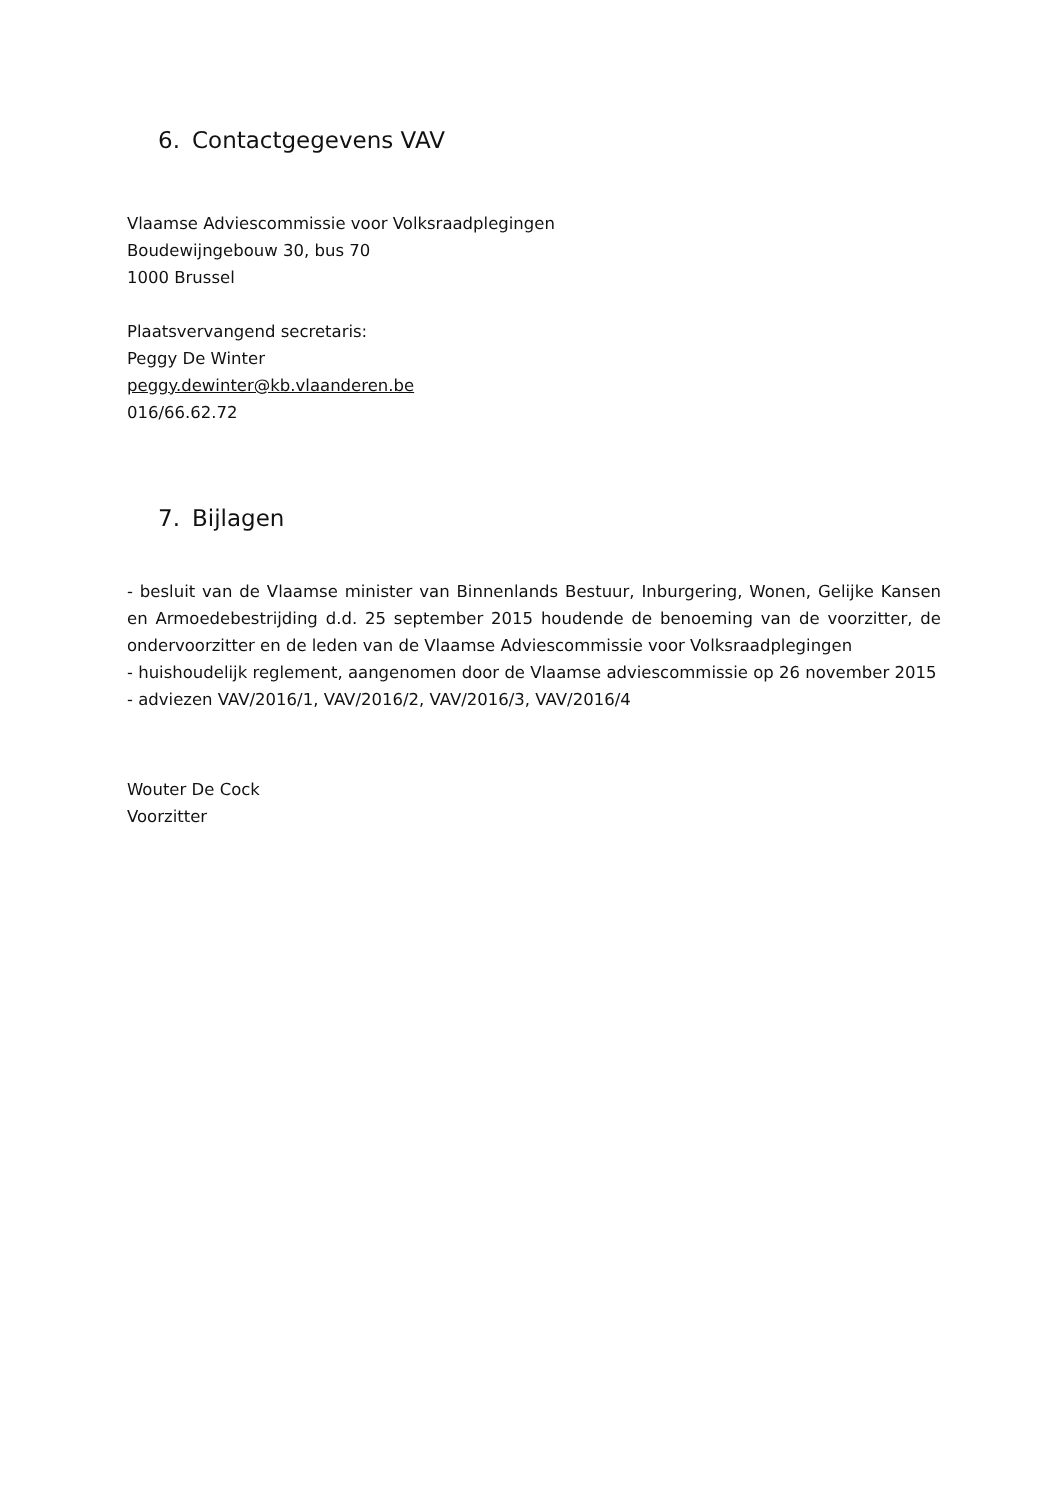6. Contactgegevens VAV
Vlaamse Adviescommissie voor Volksraadplegingen
Boudewijngebouw 30, bus 70
1000 Brussel
Plaatsvervangend secretaris:
Peggy De Winter
peggy.dewinter@kb.vlaanderen.be
016/66.62.72
7. Bijlagen
- besluit van de Vlaamse minister van Binnenlands Bestuur, Inburgering, Wonen, Gelijke Kansen en Armoedebestrijding d.d. 25 september 2015 houdende de benoeming van de voorzitter, de ondervoorzitter en de leden van de Vlaamse Adviescommissie voor Volksraadplegingen
- huishoudelijk reglement, aangenomen door de Vlaamse adviescommissie op 26 november 2015
- adviezen VAV/2016/1, VAV/2016/2, VAV/2016/3, VAV/2016/4
Wouter De Cock
Voorzitter